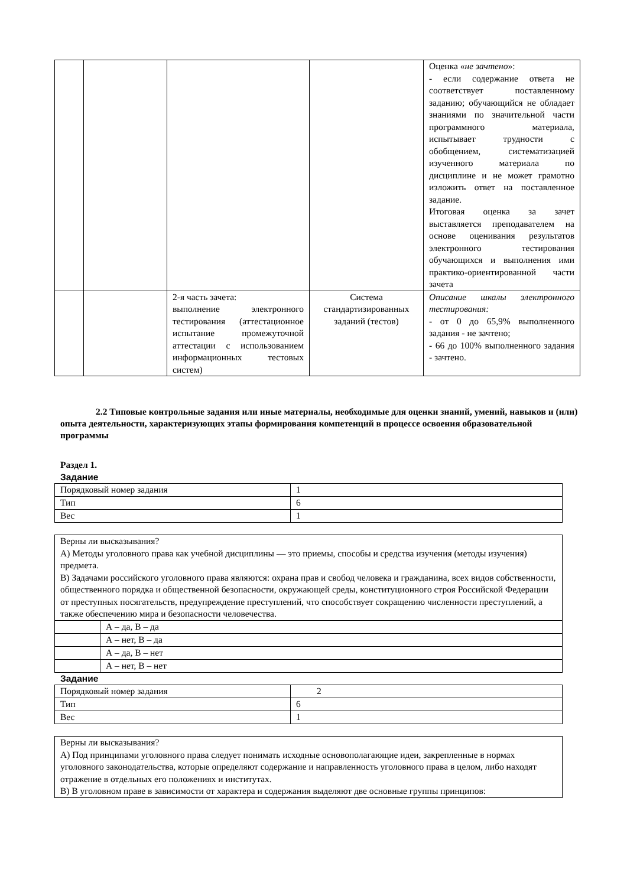| | | | | Оценка « не зачтено »: - если содержание ответа не соответствует поставленному заданию; обучающийся не обладает знаниями по значительной части программного материала, испытывает трудности с обобщением, систематизацией изученного материала по дисциплине и не может грамотно изложить ответ на поставленное задание. Итоговая оценка за зачет выставляется преподавателем на основе оценивания результатов электронного тестирования обучающихся и выполнения ими практико-ориентированной части зачета |
| | | 2-я часть зачета: выполнение электронного тестирования (аттестационное испытание промежуточной аттестации с использованием информационных тестовых систем) | Система стандартизированных заданий (тестов) | Описание шкалы электронного тестирования: - от 0 до 65,9% выполненного задания - не зачтено; - 66 до 100% выполненного задания - зачтено. |
2.2 Типовые контрольные задания или иные материалы, необходимые для оценки знаний, умений, навыков и (или) опыта деятельности, характеризующих этапы формирования компетенций в процессе освоения образовательной программы
Раздел 1.
Задание
| Порядковый номер задания | 1 |
| Тип | 6 |
| Вес | 1 |
| Верны ли высказывания? А) Методы уголовного права как учебной дисциплины — это приемы, способы и средства изучения (методы изучения) предмета. В) Задачами российского уголовного права являются: охрана прав и свобод человека и гражданина, всех видов собственности, общественного порядка и общественной безопасности, окружающей среды, конституционного строя Российской Федерации от преступных посягательств, предупреждение преступлений, что способствует сокращению численности преступлений, а также обеспечению мира и безопасности человечества. | |
| | А – да, В – да |
| | А – нет, В – да |
| | А – да, В – нет |
| | А – нет, В – нет |
Задание
| Порядковый номер задания | 2 |
| Тип | 6 |
| Вес | 1 |
| Верны ли высказывания? А) Под принципами уголовного права следует понимать исходные основополагающие идеи, закрепленные в нормах уголовного законодательства, которые определяют содержание и направленность уголовного права в целом, либо находят отражение в отдельных его положениях и институтах. В) В уголовном праве в зависимости от характера и содержания выделяют две основные группы принципов: |